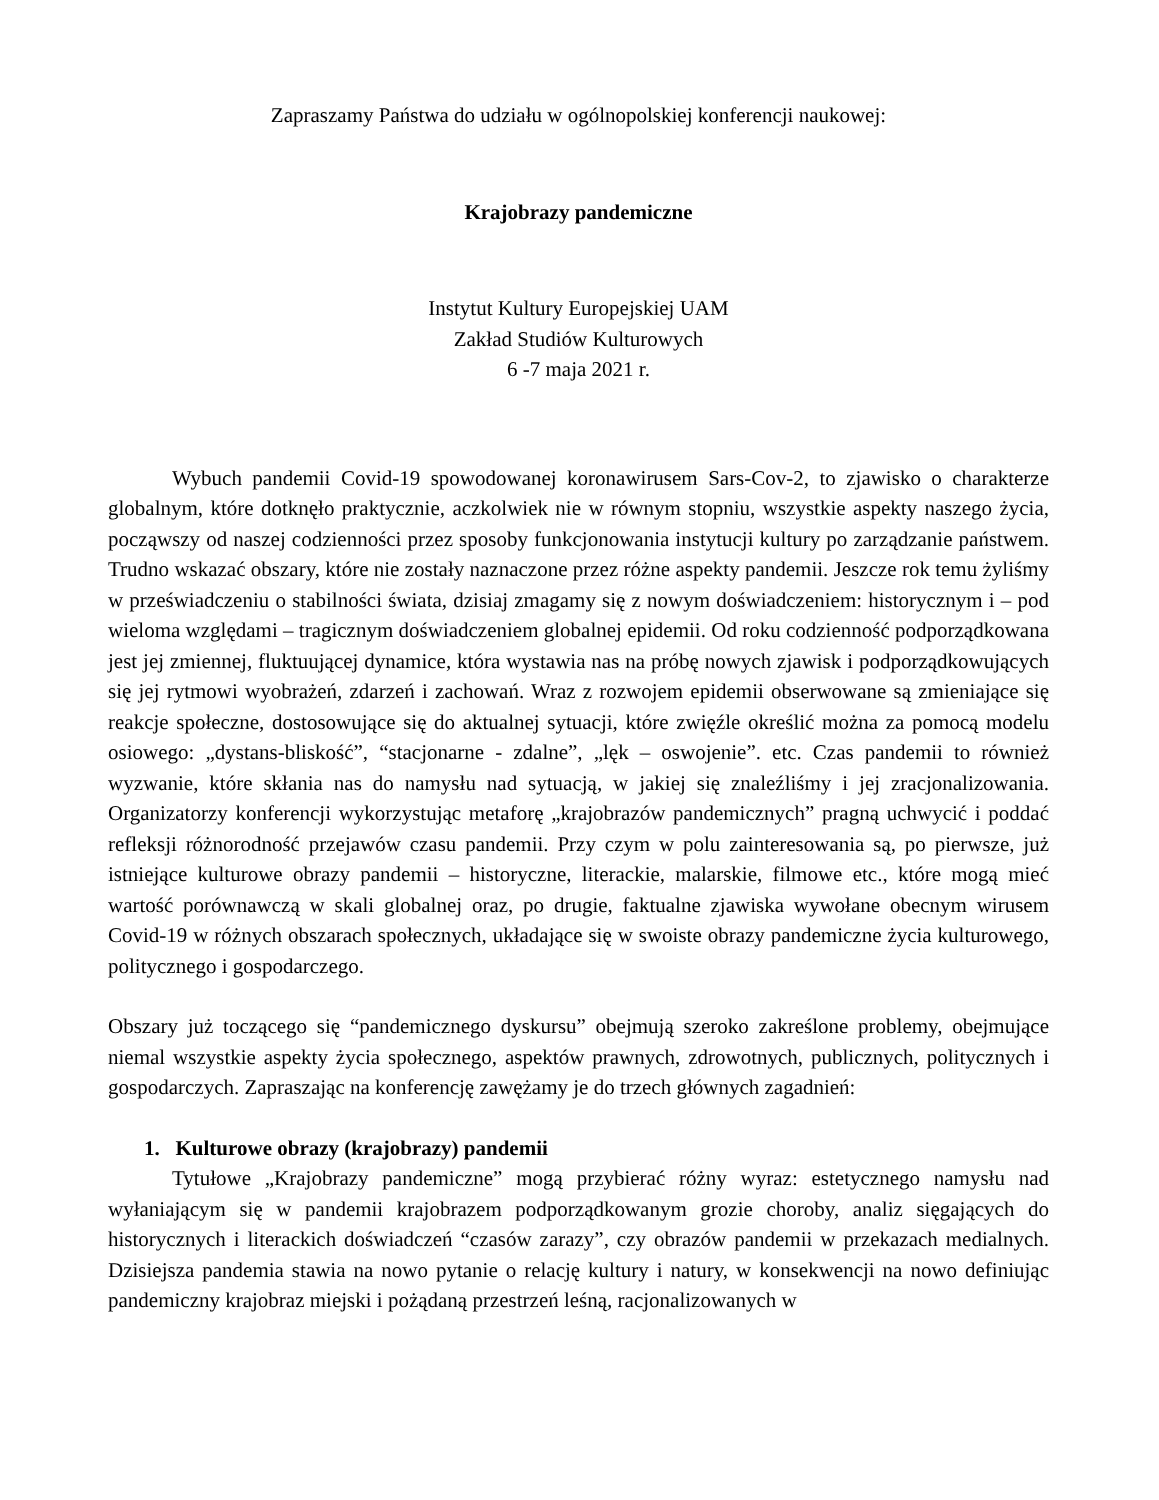Zapraszamy Państwa do udziału w ogólnopolskiej konferencji naukowej:
Krajobrazy pandemiczne
Instytut Kultury Europejskiej UAM
Zakład Studiów Kulturowych
6 -7 maja 2021 r.
Wybuch pandemii Covid-19 spowodowanej koronawirusem Sars-Cov-2, to zjawisko o charakterze globalnym, które dotknęło praktycznie, aczkolwiek nie w równym stopniu, wszystkie aspekty naszego życia, począwszy od naszej codzienności przez sposoby funkcjonowania instytucji kultury po zarządzanie państwem. Trudno wskazać obszary, które nie zostały naznaczone przez różne aspekty pandemii. Jeszcze rok temu żyliśmy w przeświadczeniu o stabilności świata, dzisiaj zmagamy się z nowym doświadczeniem: historycznym i – pod wieloma względami – tragicznym doświadczeniem globalnej epidemii. Od roku codzienność podporządkowana jest jej zmiennej, fluktuującej dynamice, która wystawia nas na próbę nowych zjawisk i podporządkowujących się jej rytmowi wyobrażeń, zdarzeń i zachowań. Wraz z rozwojem epidemii obserwowane są zmieniające się reakcje społeczne, dostosowujące się do aktualnej sytuacji, które zwięźle określić można za pomocą modelu osiowego: „dystans-bliskość”, “stacjonarne - zdalne”, „lęk – oswojenie”. etc. Czas pandemii to również wyzwanie, które skłania nas do namysłu nad sytuacją, w jakiej się znaleźliśmy i jej zracjonalizowania. Organizatorzy konferencji wykorzystując metaforę „krajobrazów pandemicznych” pragną uchwycić i poddać refleksji różnorodność przejawów czasu pandemii. Przy czym w polu zainteresowania są, po pierwsze, już istniejące kulturowe obrazy pandemii – historyczne, literackie, malarskie, filmowe etc., które mogą mieć wartość porównawczą w skali globalnej oraz, po drugie, faktualne zjawiska wywołane obecnym wirusem Covid-19 w różnych obszarach społecznych, układające się w swoiste obrazy pandemiczne życia kulturowego, politycznego i gospodarczego.
Obszary już toczącego się “pandemicznego dyskursu” obejmują szeroko zakreślone problemy, obejmujące niemal wszystkie aspekty życia społecznego, aspektów prawnych, zdrowotnych, publicznych, politycznych i gospodarczych. Zapraszając na konferencję zawężamy je do trzech głównych zagadnień:
1. Kulturowe obrazy (krajobrazy) pandemii
Tytułowe „Krajobrazy pandemiczne” mogą przybierać różny wyraz: estetycznego namysłu nad wyłaniającym się w pandemii krajobrazem podporządkowanym grozie choroby, analiz sięgających do historycznych i literackich doświadczeń “czasów zarazy”, czy obrazów pandemii w przekazach medialnych. Dzisiejsza pandemia stawia na nowo pytanie o relację kultury i natury, w konsekwencji na nowo definiując pandemiczny krajobraz miejski i pożądaną przestrzeń leśną, racjonalizowanych w